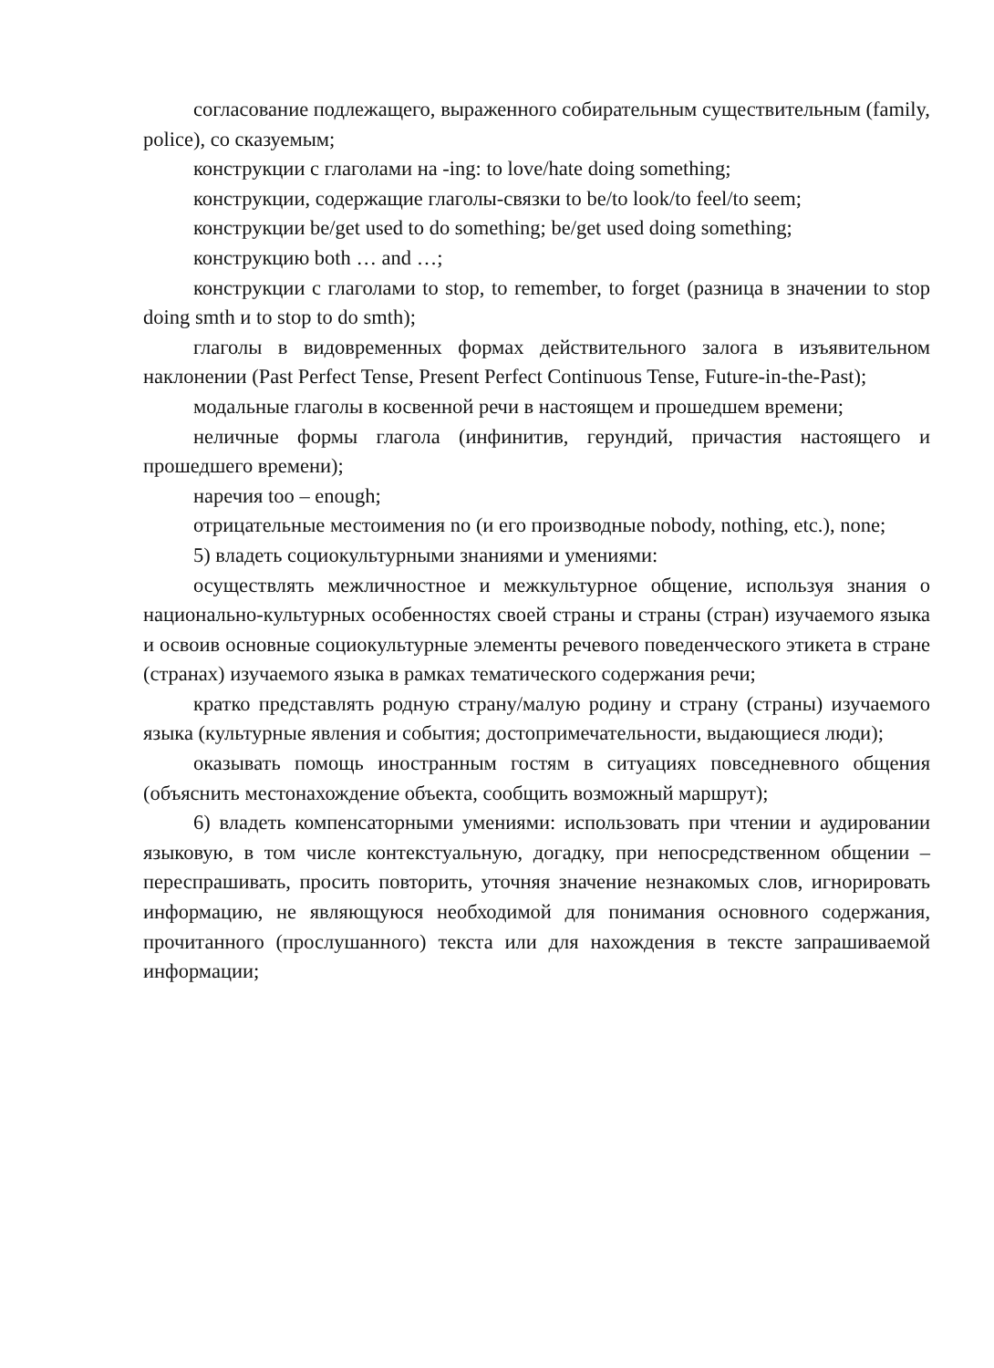согласование подлежащего, выраженного собирательным существительным (family, police), со сказуемым;
конструкции с глаголами на -ing: to love/hate doing something;
конструкции, содержащие глаголы-связки to be/to look/to feel/to seem;
конструкции be/get used to do something; be/get used doing something;
конструкцию both … and …;
конструкции с глаголами to stop, to remember, to forget (разница в значении to stop doing smth и to stop to do smth);
глаголы в видовременных формах действительного залога в изъявительном наклонении (Past Perfect Tense, Present Perfect Continuous Tense, Future-in-the-Past);
модальные глаголы в косвенной речи в настоящем и прошедшем времени;
неличные формы глагола (инфинитив, герундий, причастия настоящего и прошедшего времени);
наречия too – enough;
отрицательные местоимения no (и его производные nobody, nothing, etc.), none;
5) владеть социокультурными знаниями и умениями:
осуществлять межличностное и межкультурное общение, используя знания о национально-культурных особенностях своей страны и страны (стран) изучаемого языка и освоив основные социокультурные элементы речевого поведенческого этикета в стране (странах) изучаемого языка в рамках тематического содержания речи;
кратко представлять родную страну/малую родину и страну (страны) изучаемого языка (культурные явления и события; достопримечательности, выдающиеся люди);
оказывать помощь иностранным гостям в ситуациях повседневного общения (объяснить местонахождение объекта, сообщить возможный маршрут);
6) владеть компенсаторными умениями: использовать при чтении и аудировании языковую, в том числе контекстуальную, догадку, при непосредственном общении – переспрашивать, просить повторить, уточняя значение незнакомых слов, игнорировать информацию, не являющуюся необходимой для понимания основного содержания, прочитанного (прослушанного) текста или для нахождения в тексте запрашиваемой информации;